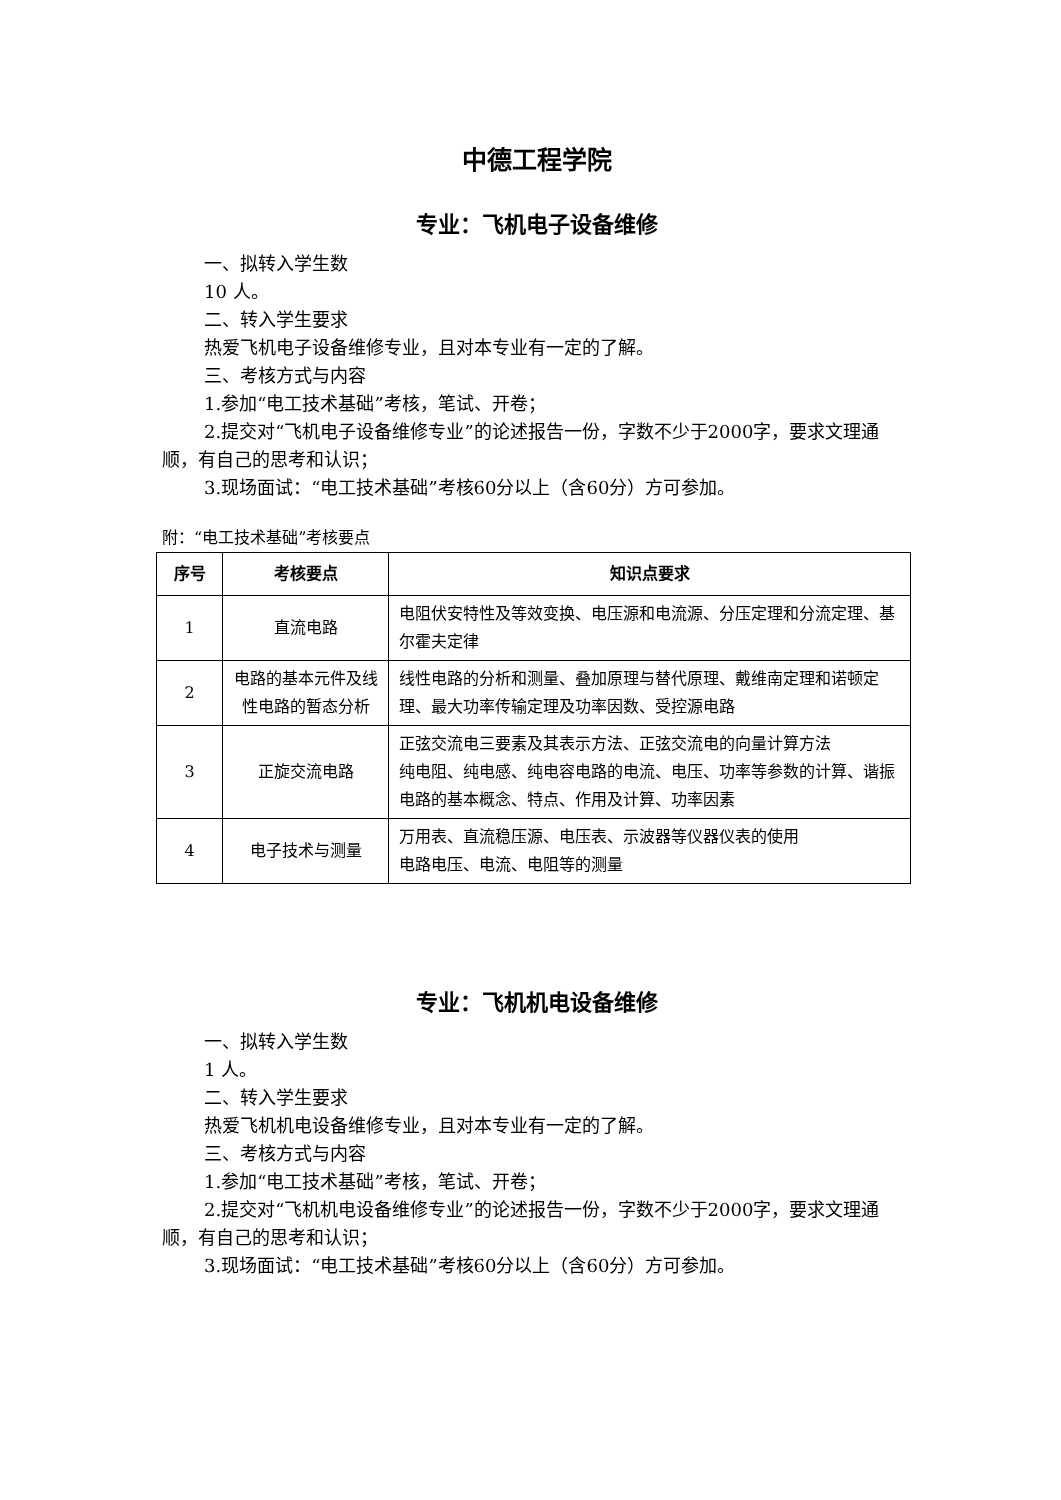中德工程学院
专业：飞机电子设备维修
一、拟转入学生数
10 人。
二、转入学生要求
热爱飞机电子设备维修专业，且对本专业有一定的了解。
三、考核方式与内容
1.参加“电工技术基础”考核，笔试、开卷；
2.提交对“飞机电子设备维修专业”的论述报告一份，字数不少于2000字，要求文理通顺，有自己的思考和认识；
3.现场面试：“电工技术基础”考核60分以上（含60分）方可参加。
附：“电工技术基础”考核要点
| 序号 | 考核要点 | 知识点要求 |
| --- | --- | --- |
| 1 | 直流电路 | 电阻伏安特性及等效变换、电压源和电流源、分压定理和分流定理、基尔霍夫定律 |
| 2 | 电路的基本元件及线性电路的暂态分析 | 线性电路的分析和测量、叠加原理与替代原理、戴维南定理和诺顿定理、最大功率传输定理及功率因数、受控源电路 |
| 3 | 正旋交流电路 | 正弦交流电三要素及其表示方法、正弦交流电的向量计算方法 纯电阻、纯电感、纯电容电路的电流、电压、功率等参数的计算、谐振电路的基本概念、特点、作用及计算、功率因素 |
| 4 | 电子技术与测量 | 万用表、直流稳压源、电压表、示波器等仪器仪表的使用 电路电压、电流、电阻等的测量 |
专业：飞机机电设备维修
一、拟转入学生数
1 人。
二、转入学生要求
热爱飞机机电设备维修专业，且对本专业有一定的了解。
三、考核方式与内容
1.参加“电工技术基础”考核，笔试、开卷；
2.提交对“飞机机电设备维修专业”的论述报告一份，字数不少于2000字，要求文理通顺，有自己的思考和认识；
3.现场面试：“电工技术基础”考核60分以上（含60分）方可参加。